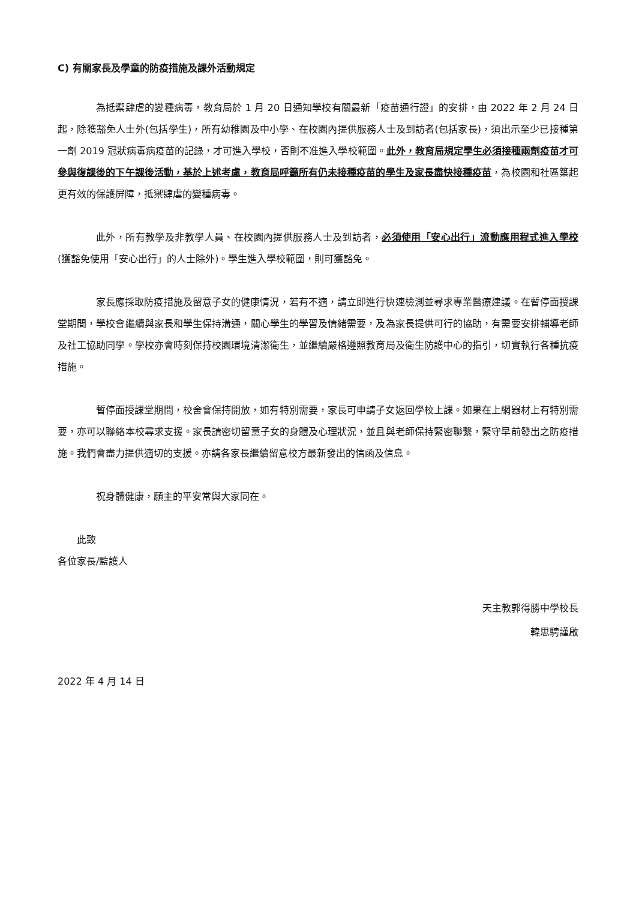C) 有關家長及學童的防疫措施及課外活動規定
為抵禦肆虐的變種病毒，教育局於 1 月 20 日通知學校有關最新「疫苗通行證」的安排，由 2022 年 2 月 24 日起，除獲豁免人士外(包括學生)，所有幼稚園及中小學、在校園內提供服務人士及到訪者(包括家長)，須出示至少已接種第一劑 2019 冠狀病毒病疫苗的記錄，才可進入學校，否則不准進入學校範圍。此外，教育局規定學生必須接種兩劑疫苗才可參與復課後的下午課後活動，基於上述考慮，教育局呼籲所有仍未接種疫苗的學生及家長盡快接種疫苗，為校園和社區築起更有效的保護屏障，抵禦肆虐的變種病毒。
此外，所有教學及非教學人員、在校園內提供服務人士及到訪者，必須使用「安心出行」流動應用程式進入學校(獲豁免使用「安心出行」的人士除外)。學生進入學校範圍，則可獲豁免。
家長應採取防疫措施及留意子女的健康情況，若有不適，請立即進行快速檢測並尋求專業醫療建議。在暫停面授課堂期間，學校會繼續與家長和學生保持溝通，關心學生的學習及情緒需要，及為家長提供可行的協助，有需要安排輔導老師及社工協助同學。學校亦會時刻保持校園環境清潔衛生，並繼續嚴格遵照教育局及衛生防護中心的指引，切實執行各種抗疫措施。
暫停面授課堂期間，校舍會保持開放，如有特別需要，家長可申請子女返回學校上課。如果在上網器材上有特別需要，亦可以聯絡本校尋求支援。家長請密切留意子女的身體及心理狀況，並且與老師保持緊密聯繫，緊守早前發出之防疫措施。我們會盡力提供適切的支援。亦請各家長繼續留意校方最新發出的信函及信息。
祝身體健康，願主的平安常與大家同在。
此致
各位家長/監護人
天主教郭得勝中學校長
韓思騁謹啟
2022 年 4 月 14 日